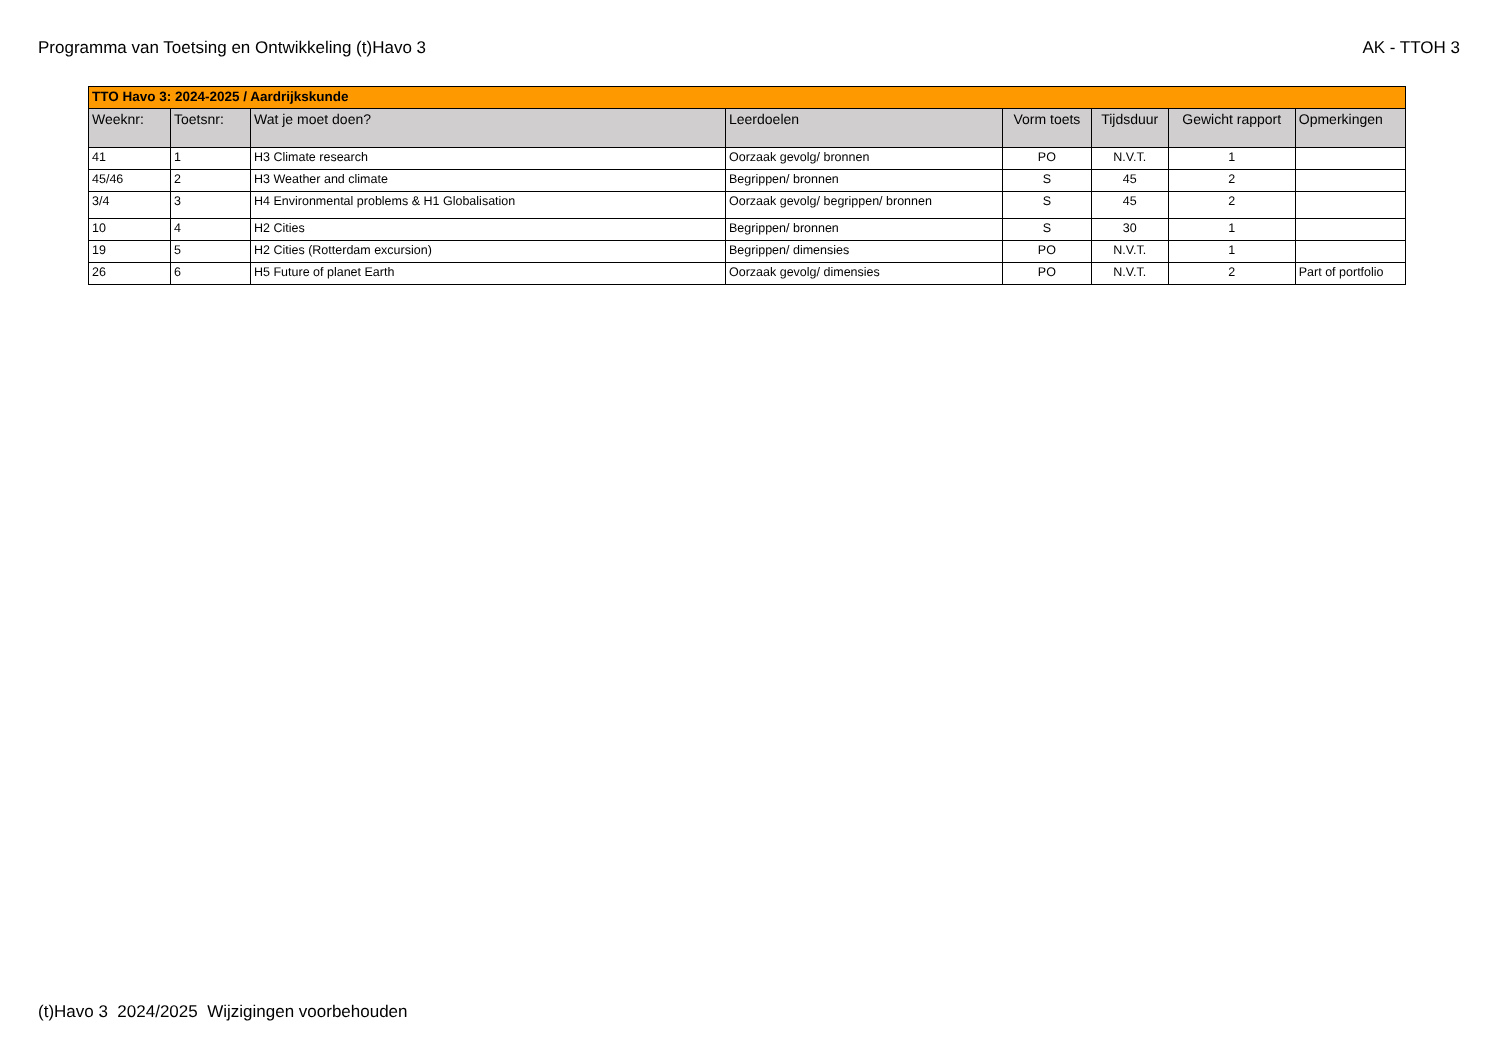Programma van Toetsing en Ontwikkeling (t)Havo 3 AK - TTOH 3
| TTO Havo 3: 2024-2025 / Aardrijkskunde | | | | | | | |
| Weeknr: | Toetsnr: | Wat je moet doen? | Leerdoelen | Vorm toets | Tijdsduur | Gewicht rapport | Opmerkingen |
| 41 | 1 | H3 Climate research | Oorzaak gevolg/ bronnen | PO | N.V.T. | 1 | |
| 45/46 | 2 | H3 Weather and climate | Begrippen/ bronnen | S | 45 | 2 | |
| 3/4 | 3 | H4 Environmental problems & H1 Globalisation | Oorzaak gevolg/ begrippen/ bronnen | S | 45 | 2 | |
| 10 | 4 | H2 Cities | Begrippen/ bronnen | S | 30 | 1 | |
| 19 | 5 | H2 Cities (Rotterdam excursion) | Begrippen/ dimensies | PO | N.V.T. | 1 | |
| 26 | 6 | H5 Future of planet Earth | Oorzaak gevolg/ dimensies | PO | N.V.T. | 2 | Part of portfolio |
(t)Havo 3 2024/2025 Wijzigingen voorbehouden